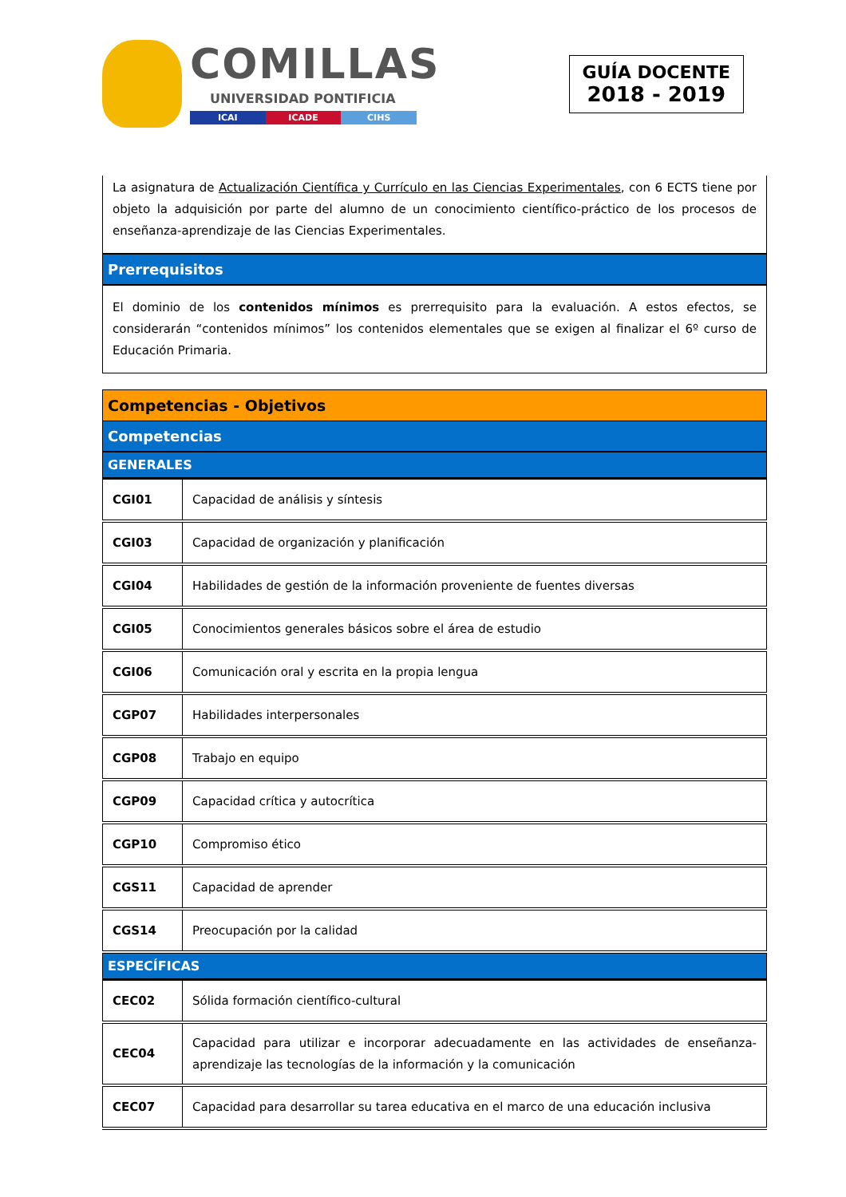COMILLAS
UNIVERSIDAD PONTIFICIA
ICAI ICADE CIHS
GUÍA DOCENTE
2018 - 2019
La asignatura de Actualización Científica y Currículo en las Ciencias Experimentales, con 6 ECTS tiene por objeto la adquisición por parte del alumno de un conocimiento científico-práctico de los procesos de enseñanza-aprendizaje de las Ciencias Experimentales.
Prerrequisitos
El dominio de los contenidos mínimos es prerrequisito para la evaluación. A estos efectos, se considerarán “contenidos mínimos” los contenidos elementales que se exigen al finalizar el 6º curso de Educación Primaria.
Competencias - Objetivos
Competencias
GENERALES
| CGI01 | Capacidad de análisis y síntesis |
| CGI03 | Capacidad de organización y planificación |
| CGI04 | Habilidades de gestión de la información proveniente de fuentes diversas |
| CGI05 | Conocimientos generales básicos sobre el área de estudio |
| CGI06 | Comunicación oral y escrita en la propia lengua |
| CGP07 | Habilidades interpersonales |
| CGP08 | Trabajo en equipo |
| CGP09 | Capacidad crítica y autocrítica |
| CGP10 | Compromiso ético |
| CGS11 | Capacidad de aprender |
| CGS14 | Preocupación por la calidad |
ESPECÍFICAS
| CEC02 | Sólida formación científico-cultural |
| CEC04 | Capacidad para utilizar e incorporar adecuadamente en las actividades de enseñanza-aprendizaje las tecnologías de la información y la comunicación |
| CEC07 | Capacidad para desarrollar su tarea educativa en el marco de una educación inclusiva |